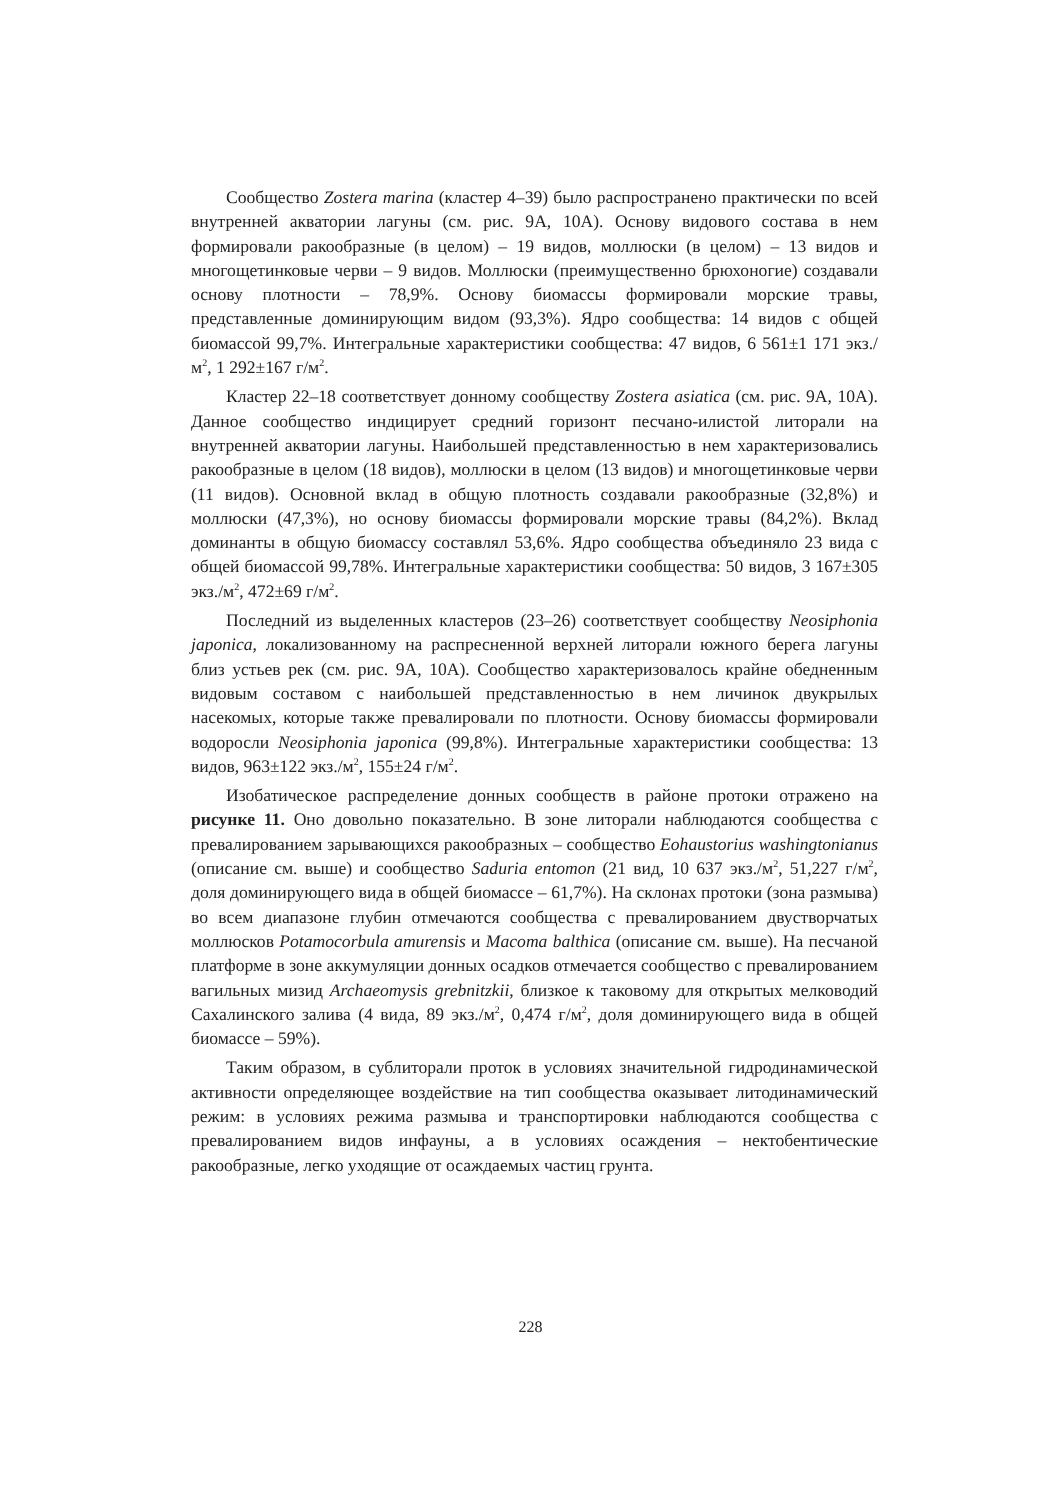Сообщество Zostera marina (кластер 4–39) было распространено практически по всей внутренней акватории лагуны (см. рис. 9А, 10А). Основу видового состава в нем формировали ракообразные (в целом) – 19 видов, моллюски (в целом) – 13 видов и многощетинковые черви – 9 видов. Моллюски (преимущественно брюхоногие) создавали основу плотности – 78,9%. Основу биомассы формировали морские травы, представленные доминирующим видом (93,3%). Ядро сообщества: 14 видов с общей биомассой 99,7%. Интегральные характеристики сообщества: 47 видов, 6 561±1 171 экз./м<sup>2</sup>, 1 292±167 г/м<sup>2</sup>.
Кластер 22–18 соответствует донному сообществу Zostera asiatica (см. рис. 9А, 10А). Данное сообщество индицирует средний горизонт песчано-илистой литорали на внутренней акватории лагуны. Наибольшей представленностью в нем характеризовались ракообразные в целом (18 видов), моллюски в целом (13 видов) и многощетинковые черви (11 видов). Основной вклад в общую плотность создавали ракообразные (32,8%) и моллюски (47,3%), но основу биомассы формировали морские травы (84,2%). Вклад доминанты в общую биомассу составлял 53,6%. Ядро сообщества объединяло 23 вида с общей биомассой 99,78%. Интегральные характеристики сообщества: 50 видов, 3 167±305 экз./м<sup>2</sup>, 472±69 г/м<sup>2</sup>.
Последний из выделенных кластеров (23–26) соответствует сообществу Neosiphonia japonica, локализованному на распресненной верхней литорали южного берега лагуны близ устьев рек (см. рис. 9А, 10А). Сообщество характеризовалось крайне обедненным видовым составом с наибольшей представленностью в нем личинок двукрылых насекомых, которые также превалировали по плотности. Основу биомассы формировали водоросли Neosiphonia japonica (99,8%). Интегральные характеристики сообщества: 13 видов, 963±122 экз./м<sup>2</sup>, 155±24 г/м<sup>2</sup>.
Изобатическое распределение донных сообществ в районе протоки отражено на рисунке 11. Оно довольно показательно. В зоне литорали наблюдаются сообщества с превалированием зарывающихся ракообразных – сообщество Eohaustorius washingtonianus (описание см. выше) и сообщество Saduria entomon (21 вид, 10 637 экз./м<sup>2</sup>, 51,227 г/м<sup>2</sup>, доля доминирующего вида в общей биомассе – 61,7%). На склонах протоки (зона размыва) во всем диапазоне глубин отмечаются сообщества с превалированием двустворчатых моллюсков Potamocorbula amurensis и Macoma balthica (описание см. выше). На песчаной платформе в зоне аккумуляции донных осадков отмечается сообщество с превалированием вагильных мизид Archaeomysis grebnitzkii, близкое к таковому для открытых мелководий Сахалинского залива (4 вида, 89 экз./м<sup>2</sup>, 0,474 г/м<sup>2</sup>, доля доминирующего вида в общей биомассе – 59%).
Таким образом, в сублиторали проток в условиях значительной гидродинамической активности определяющее воздействие на тип сообщества оказывает литодинамический режим: в условиях режима размыва и транспортировки наблюдаются сообщества с превалированием видов инфауны, а в условиях осаждения – нектобентические ракообразные, легко уходящие от осаждаемых частиц грунта.
228